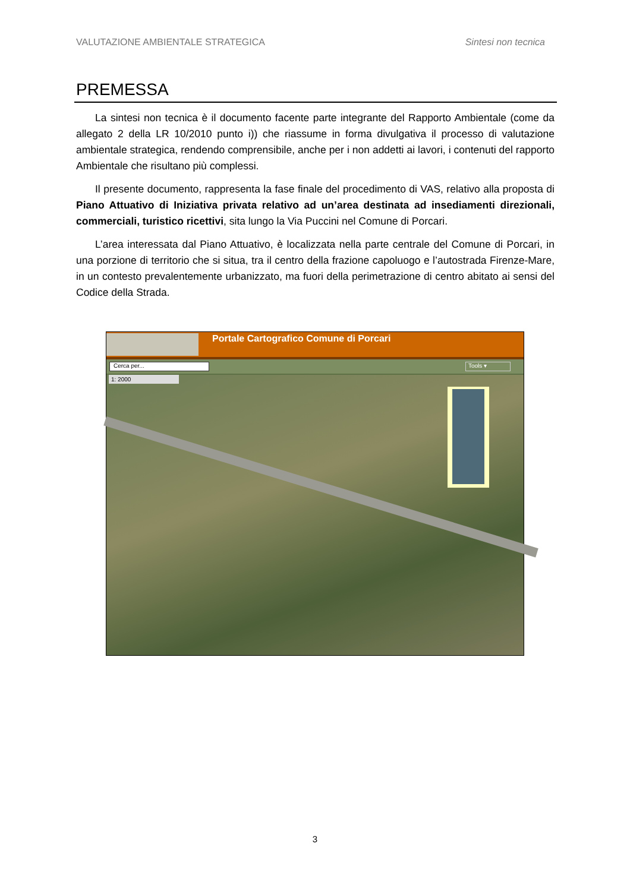VALUTAZIONE AMBIENTALE STRATEGICA Sintesi non tecnica
PREMESSA
La sintesi non tecnica è il documento facente parte integrante del Rapporto Ambientale (come da allegato 2 della LR 10/2010 punto i)) che riassume in forma divulgativa il processo di valutazione ambientale strategica, rendendo comprensibile, anche per i non addetti ai lavori, i contenuti del rapporto Ambientale che risultano più complessi.
Il presente documento, rappresenta la fase finale del procedimento di VAS, relativo alla proposta di Piano Attuativo di Iniziativa privata relativo ad un’area destinata ad insediamenti direzionali, commerciali, turistico ricettivi, sita lungo la Via Puccini nel Comune di Porcari.
L’area interessata dal Piano Attuativo, è localizzata nella parte centrale del Comune di Porcari, in una porzione di territorio che si situa, tra il centro della frazione capoluogo e l’autostrada Firenze-Mare, in un contesto prevalentemente urbanizzato, ma fuori della perimetrazione di centro abitato ai sensi del Codice della Strada.
Portale Cartografico Comune di Porcari
Cerca per... Tools ▾
1: 2000
3